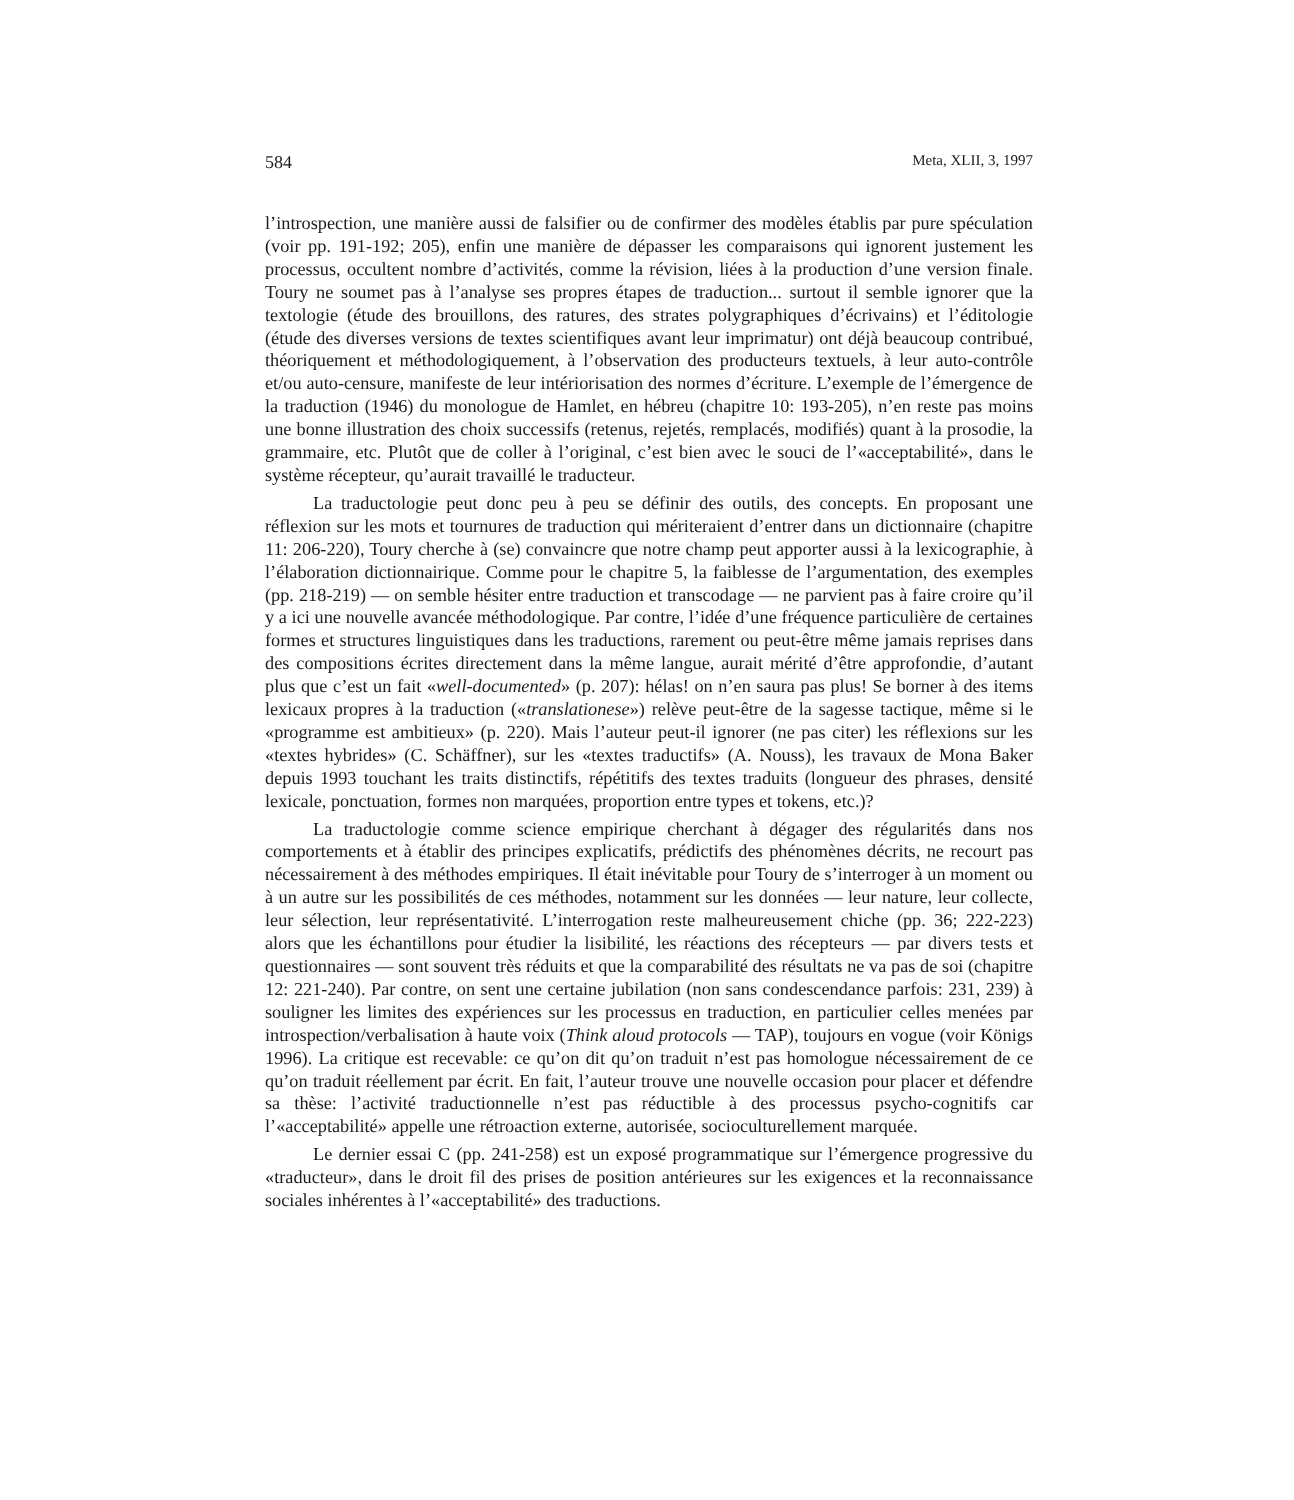584 Meta, XLII, 3, 1997
l’introspection, une manière aussi de falsifier ou de confirmer des modèles établis par pure spéculation (voir pp. 191-192; 205), enfin une manière de dépasser les comparaisons qui ignorent justement les processus, occultent nombre d’activités, comme la révision, liées à la production d’une version finale. Toury ne soumet pas à l’analyse ses propres étapes de traduction... surtout il semble ignorer que la textologie (étude des brouillons, des ratures, des strates polygraphiques d’écrivains) et l’éditologie (étude des diverses versions de textes scientifiques avant leur imprimatur) ont déjà beaucoup contribué, théoriquement et méthodologiquement, à l’observation des producteurs textuels, à leur auto-contrôle et/ou auto-censure, manifeste de leur intériorisation des normes d’écriture. L’exemple de l’émergence de la traduction (1946) du monologue de Hamlet, en hébreu (chapitre 10: 193-205), n’en reste pas moins une bonne illustration des choix successifs (retenus, rejetés, remplacés, modifiés) quant à la prosodie, la grammaire, etc. Plutôt que de coller à l’original, c’est bien avec le souci de l’«acceptabilité», dans le système récepteur, qu’aurait travaillé le traducteur.
La traductologie peut donc peu à peu se définir des outils, des concepts. En proposant une réflexion sur les mots et tournures de traduction qui mériteraient d’entrer dans un dictionnaire (chapitre 11: 206-220), Toury cherche à (se) convaincre que notre champ peut apporter aussi à la lexicographie, à l’élaboration dictionnairique. Comme pour le chapitre 5, la faiblesse de l’argumentation, des exemples (pp. 218-219) — on semble hésiter entre traduction et transcodage — ne parvient pas à faire croire qu’il y a ici une nouvelle avancée méthodologique. Par contre, l’idée d’une fréquence particulière de certaines formes et structures linguistiques dans les traductions, rarement ou peut-être même jamais reprises dans des compositions écrites directement dans la même langue, aurait mérité d’être approfondie, d’autant plus que c’est un fait «well-documented» (p. 207): hélas! on n’en saura pas plus! Se borner à des items lexicaux propres à la traduction («translationese») relève peut-être de la sagesse tactique, même si le «programme est ambitieux» (p. 220). Mais l’auteur peut-il ignorer (ne pas citer) les réflexions sur les «textes hybrides» (C. Schäffner), sur les «textes traductifs» (A. Nouss), les travaux de Mona Baker depuis 1993 touchant les traits distinctifs, répétitifs des textes traduits (longueur des phrases, densité lexicale, ponctuation, formes non marquées, proportion entre types et tokens, etc.)?
La traductologie comme science empirique cherchant à dégager des régularités dans nos comportements et à établir des principes explicatifs, prédictifs des phénomènes décrits, ne recourt pas nécessairement à des méthodes empiriques. Il était inévitable pour Toury de s’interroger à un moment ou à un autre sur les possibilités de ces méthodes, notamment sur les données — leur nature, leur collecte, leur sélection, leur représentativité. L’interrogation reste malheureusement chiche (pp. 36; 222-223) alors que les échantillons pour étudier la lisibilité, les réactions des récepteurs — par divers tests et questionnaires — sont souvent très réduits et que la comparabilité des résultats ne va pas de soi (chapitre 12: 221-240). Par contre, on sent une certaine jubilation (non sans condescendance parfois: 231, 239) à souligner les limites des expériences sur les processus en traduction, en particulier celles menées par introspection/verbalisation à haute voix (Think aloud protocols — TAP), toujours en vogue (voir Königs 1996). La critique est recevable: ce qu’on dit qu’on traduit n’est pas homologue nécessairement de ce qu’on traduit réellement par écrit. En fait, l’auteur trouve une nouvelle occasion pour placer et défendre sa thèse: l’activité traductionnelle n’est pas réductible à des processus psycho-cognitifs car l’«acceptabilité» appelle une rétroaction externe, autorisée, socioculturellement marquée.
Le dernier essai C (pp. 241-258) est un exposé programmatique sur l’émergence progressive du «traducteur», dans le droit fil des prises de position antérieures sur les exigences et la reconnaissance sociales inhérentes à l’«acceptabilité» des traductions.